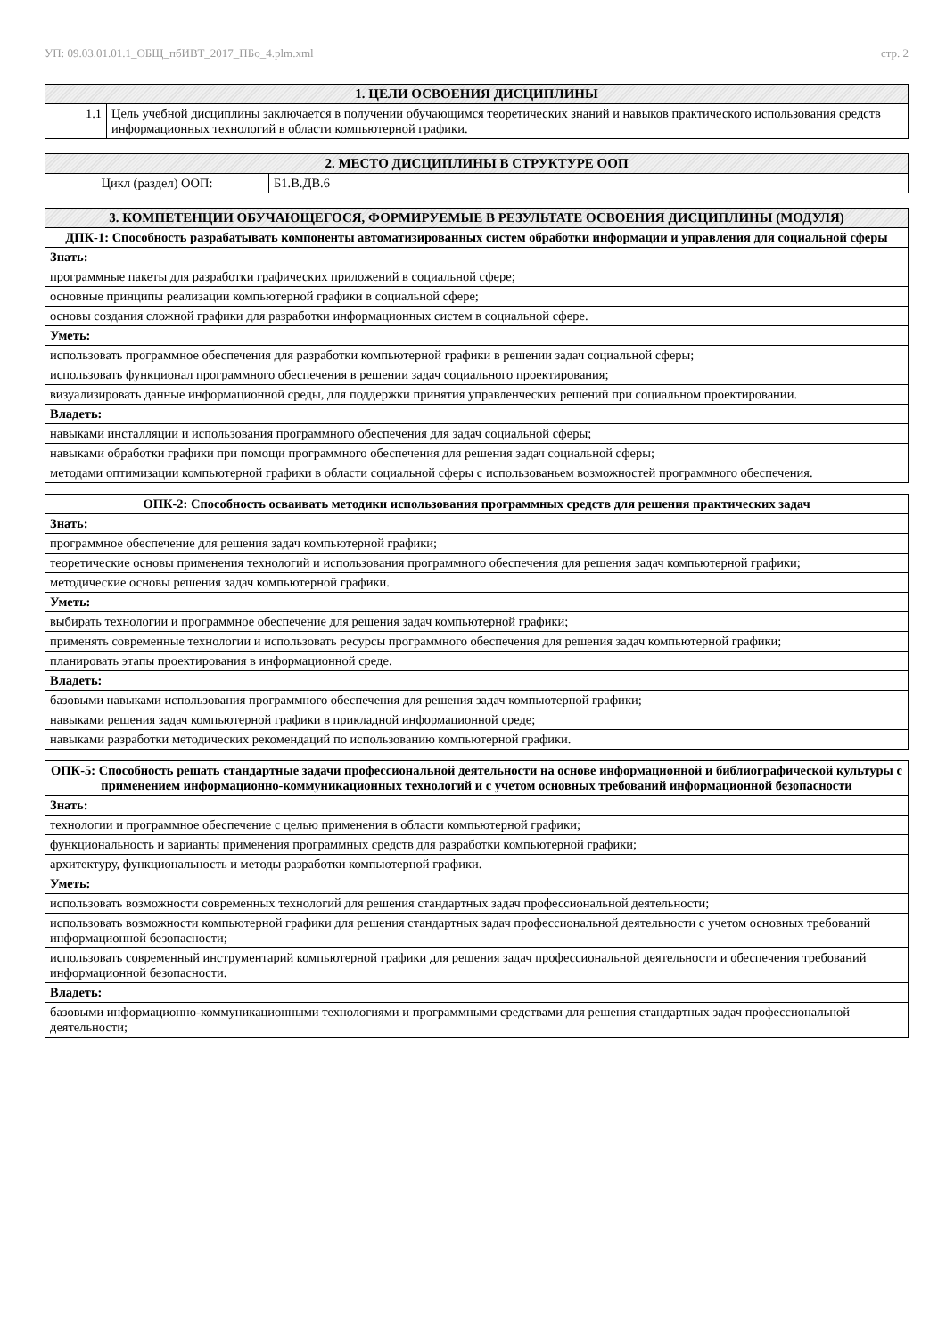УП: 09.03.01.01.1_ОБЩ_пбИВТ_2017_ПБо_4.plm.xml стр. 2
| 1. ЦЕЛИ ОСВОЕНИЯ ДИСЦИПЛИНЫ | |
| --- | --- |
| 1.1 | Цель учебной дисциплины заключается в получении обучающимся теоретических знаний и навыков практического использования средств информационных технологий в области компьютерной графики. |
| 2. МЕСТО ДИСЦИПЛИНЫ В СТРУКТУРЕ ООП | |
| --- | --- |
| Цикл (раздел) ООП: | Б1.В.ДВ.6 |
| 3. КОМПЕТЕНЦИИ ОБУЧАЮЩЕГОСЯ, ФОРМИРУЕМЫЕ В РЕЗУЛЬТАТЕ ОСВОЕНИЯ ДИСЦИПЛИНЫ (МОДУЛЯ) |
| --- |
| ДПК-1: Способность разрабатывать компоненты автоматизированных систем обработки информации и управления для социальной сферы |
| Знать: |
| программные пакеты для разработки графических приложений в социальной сфере; |
| основные принципы реализации компьютерной графики в социальной сфере; |
| основы создания сложной графики для разработки информационных систем в социальной сфере. |
| Уметь: |
| использовать программное обеспечения для разработки компьютерной графики в решении задач социальной сферы; |
| использовать функционал программного обеспечения в решении задач социального проектирования; |
| визуализировать данные информационной среды, для поддержки принятия управленческих решений при социальном проектировании. |
| Владеть: |
| навыками инсталляции и использования программного обеспечения для задач социальной сферы; |
| навыками обработки графики при помощи программного обеспечения для решения задач социальной сферы; |
| методами оптимизации компьютерной графики в области социальной сферы с использованьем возможностей программного обеспечения. |
| ОПК-2: Способность осваивать методики использования программных средств для решения практических задач |
| Знать: |
| программное обеспечение для решения задач компьютерной графики; |
| теоретические основы применения технологий и использования программного обеспечения для решения задач компьютерной графики; |
| методические основы решения задач компьютерной графики. |
| Уметь: |
| выбирать технологии и программное обеспечение для решения задач компьютерной графики; |
| применять современные технологии и использовать ресурсы программного обеспечения для решения задач компьютерной графики; |
| планировать этапы проектирования в информационной среде. |
| Владеть: |
| базовыми навыками использования программного обеспечения для решения задач компьютерной графики; |
| навыками решения задач компьютерной графики в прикладной информационной среде; |
| навыками разработки методических рекомендаций по использованию компьютерной графики. |
| ОПК-5: Способность решать стандартные задачи профессиональной деятельности на основе информационной и библиографической культуры с применением информационно-коммуникационных технологий и с учетом основных требований информационной безопасности |
| Знать: |
| технологии и программное обеспечение с целью применения в области компьютерной графики; |
| функциональность и варианты применения программных средств для разработки компьютерной графики; |
| архитектуру, функциональность и методы разработки компьютерной графики. |
| Уметь: |
| использовать возможности современных технологий для решения стандартных задач профессиональной деятельности; |
| использовать возможности компьютерной графики для решения стандартных задач профессиональной деятельности с учетом основных требований информационной безопасности; |
| использовать современный инструментарий компьютерной графики для решения задач профессиональной деятельности и обеспечения требований информационной безопасности. |
| Владеть: |
| базовыми информационно-коммуникационными технологиями и программными средствами для решения стандартных задач профессиональной деятельности; |